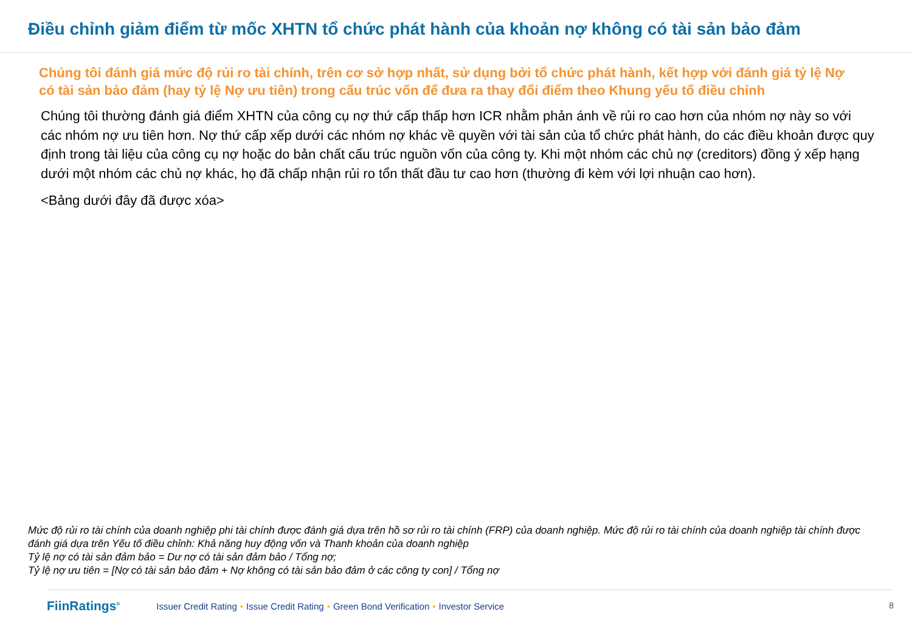Điều chỉnh giảm điểm từ mốc XHTN tổ chức phát hành của khoản nợ không có tài sản bảo đảm
Chúng tôi đánh giá mức độ rủi ro tài chính, trên cơ sở hợp nhất, sử dụng bởi tổ chức phát hành, kết hợp với đánh giá tỷ lệ Nợ có tài sản bảo đảm (hay tỷ lệ Nợ ưu tiên) trong cấu trúc vốn để đưa ra thay đổi điểm theo Khung yếu tố điều chỉnh
Chúng tôi thường đánh giá điểm XHTN của công cụ nợ thứ cấp thấp hơn ICR nhằm phản ánh về rủi ro cao hơn của nhóm nợ này so với các nhóm nợ ưu tiên hơn. Nợ thứ cấp xếp dưới các nhóm nợ khác về quyền với tài sản của tổ chức phát hành, do các điều khoản được quy định trong tài liệu của công cụ nợ hoặc do bản chất cấu trúc nguồn vốn của công ty. Khi một nhóm các chủ nợ (creditors) đồng ý xếp hạng dưới một nhóm các chủ nợ khác, họ đã chấp nhận rủi ro tổn thất đầu tư cao hơn (thường đi kèm với lợi nhuận cao hơn).
<Bảng dưới đây đã được xóa>
Mức độ rủi ro tài chính của doanh nghiệp phi tài chính được đánh giá dựa trên hồ sơ rủi ro tài chính (FRP) của doanh nghiệp. Mức độ rủi ro tài chính của doanh nghiệp tài chính được đánh giá dựa trên Yếu tố điều chỉnh: Khả năng huy động vốn và Thanh khoản của doanh nghiệp
Tỷ lệ nợ có tài sản đảm bảo = Dư nợ có tài sản đảm bảo / Tổng nợ;
Tỷ lệ nợ ưu tiên = [Nợ có tài sản bảo đảm + Nợ không có tài sản bảo đảm ở các công ty con] / Tổng nợ
FiinRatings<sup>®</sup> Issuer Credit Rating • Issue Credit Rating • Green Bond Verification • Investor Service
8